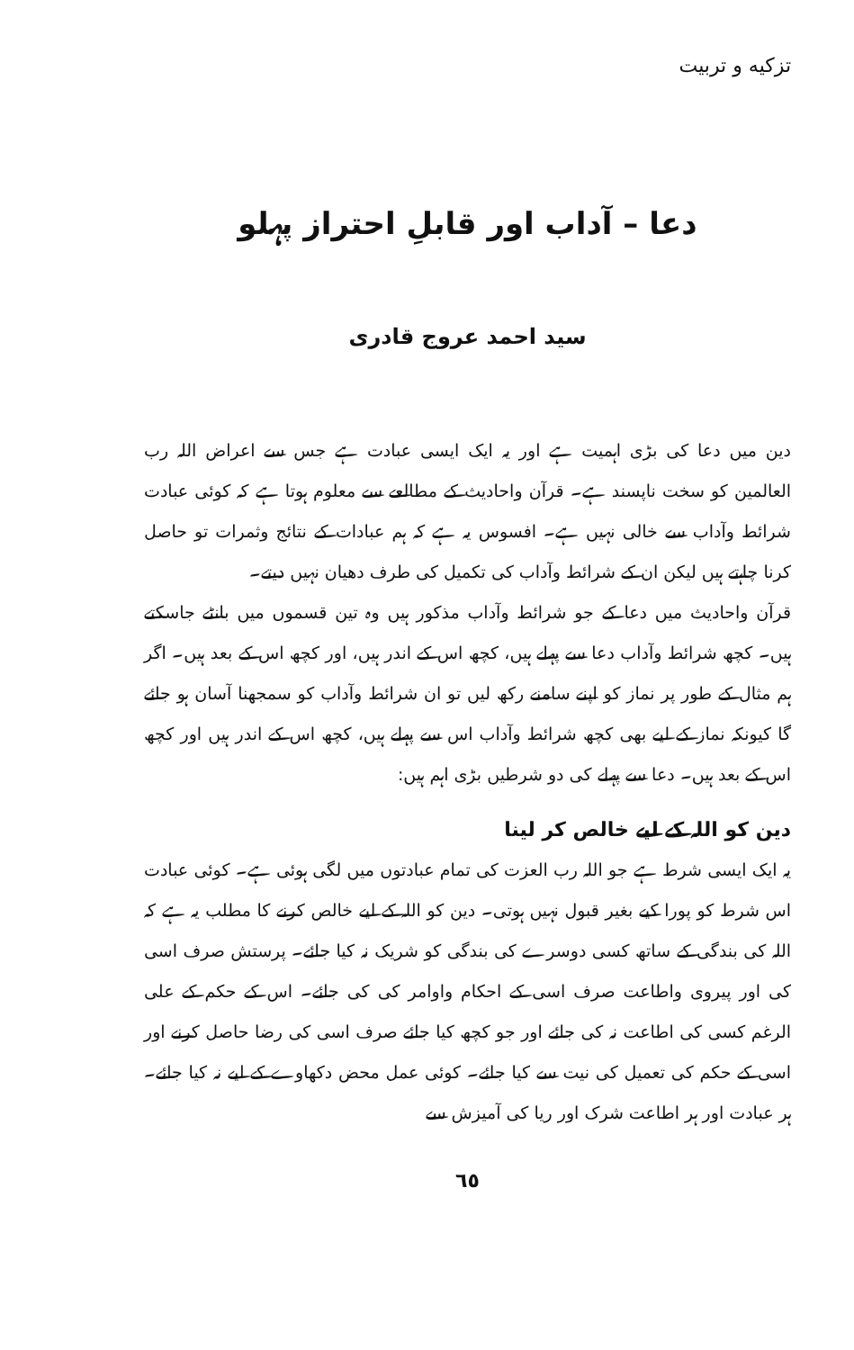تزکیه و تربیت
دعا – آداب اور قابلِ احتراز پہلو
سید احمد عروج قادری
دین میں دعا کی بڑی اہمیت ہے اور یہ ایک ایسی عبادت ہے جس سے اعراض اللہ رب العالمین کو سخت ناپسند ہے۔ قرآن واحادیث کے مطالعے سے معلوم ہوتا ہے کہ کوئی عبادت شرائط وآداب سے خالی نہیں ہے۔ افسوس یہ ہے کہ ہم عبادات کے نتائج وثمرات تو حاصل کرنا چاہتے ہیں لیکن ان کے شرائط وآداب کی تکمیل کی طرف دھیان نہیں دیتے۔
قرآن واحادیث میں دعا کے جو شرائط وآداب مذکور ہیں وہ تین قسموں میں بانٹے جاسکتے ہیں۔ کچھ شرائط وآداب دعا سے پہلے ہیں، کچھ اس کے اندر ہیں، اور کچھ اس کے بعد ہیں۔ اگر ہم مثال کے طور پر نماز کو اپنے سامنے رکھ لیں تو ان شرائط وآداب کو سمجھنا آسان ہو جائے گا کیونکہ نماز کے لیے بھی کچھ شرائط وآداب اس سے پہلے ہیں، کچھ اس کے اندر ہیں اور کچھ اس کے بعد ہیں۔ دعا سے پہلے کی دو شرطیں بڑی اہم ہیں:
دین کو اللہ کے لیے خالص کر لینا
یہ ایک ایسی شرط ہے جو اللہ رب العزت کی تمام عبادتوں میں لگی ہوئی ہے۔ کوئی عبادت اس شرط کو پورا کیے بغیر قبول نہیں ہوتی۔ دین کو اللہ کے لیے خالص کرنے کا مطلب یہ ہے کہ اللہ کی بندگی کے ساتھ کسی دوسرے کی بندگی کو شریک نہ کیا جائے۔ پرستش صرف اسی کی اور پیروی واطاعت صرف اسی کے احکام واوامر کی کی جائے۔ اس کے حکم کے علی الرغم کسی کی اطاعت نہ کی جائے اور جو کچھ کیا جائے صرف اسی کی رضا حاصل کرنے اور اسی کے حکم کی تعمیل کی نیت سے کیا جائے۔ کوئی عمل محض دکھاوے کے لیے نہ کیا جائے۔ ہر عبادت اور ہر اطاعت شرک اور ریا کی آمیزش سے
٦٥